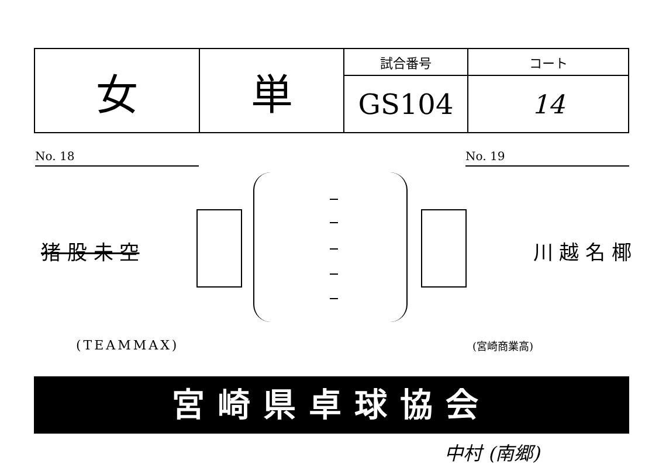| 女 | 単 | 試合番号 | コート |
| | | GS104 | 14 |
No. 18 No. 19
猪 股 未 空 川 越 名 椰
(TEAMMAX) (宮崎商業高)
宮崎県卓球協会
中村 (南郷)